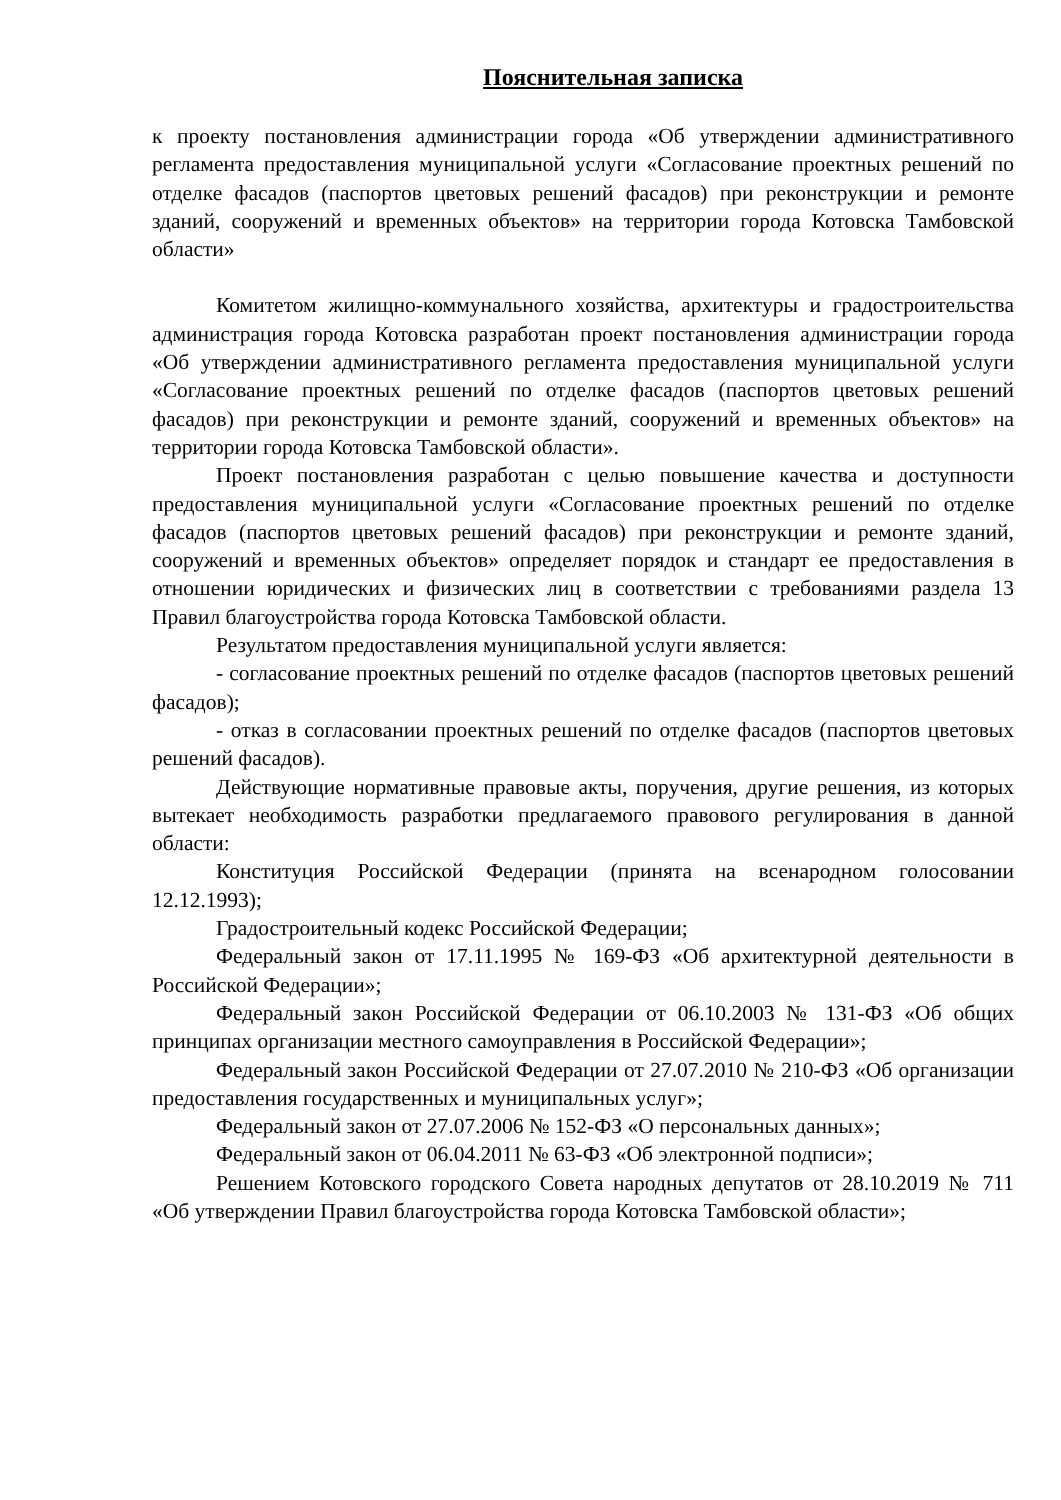Пояснительная записка
к проекту постановления администрации города «Об утверждении административного регламента предоставления муниципальной услуги «Согласование проектных решений по отделке фасадов (паспортов цветовых решений фасадов) при реконструкции и ремонте зданий, сооружений и временных объектов» на территории города Котовска Тамбовской области»
Комитетом жилищно-коммунального хозяйства, архитектуры и градостроительства администрация города Котовска разработан проект постановления администрации города «Об утверждении административного регламента предоставления муниципальной услуги «Согласование проектных решений по отделке фасадов (паспортов цветовых решений фасадов) при реконструкции и ремонте зданий, сооружений и временных объектов» на территории города Котовска Тамбовской области».
Проект постановления разработан с целью повышение качества и доступности предоставления муниципальной услуги «Согласование проектных решений по отделке фасадов (паспортов цветовых решений фасадов) при реконструкции и ремонте зданий, сооружений и временных объектов» определяет порядок и стандарт ее предоставления в отношении юридических и физических лиц в соответствии с требованиями раздела 13 Правил благоустройства города Котовска Тамбовской области.
Результатом предоставления муниципальной услуги является:
- согласование проектных решений по отделке фасадов (паспортов цветовых решений фасадов);
- отказ в согласовании проектных решений по отделке фасадов (паспортов цветовых решений фасадов).
Действующие нормативные правовые акты, поручения, другие решения, из которых вытекает необходимость разработки предлагаемого правового регулирования в данной области:
Конституция Российской Федерации (принята на всенародном голосовании 12.12.1993);
Градостроительный кодекс Российской Федерации;
Федеральный закон от 17.11.1995 № 169-ФЗ «Об архитектурной деятельности в Российской Федерации»;
Федеральный закон Российской Федерации от 06.10.2003 № 131-ФЗ «Об общих принципах организации местного самоуправления в Российской Федерации»;
Федеральный закон Российской Федерации от 27.07.2010 № 210-ФЗ «Об организации предоставления государственных и муниципальных услуг»;
Федеральный закон от 27.07.2006 № 152-ФЗ «О персональных данных»;
Федеральный закон от 06.04.2011 № 63-ФЗ «Об электронной подписи»;
Решением Котовского городского Совета народных депутатов от 28.10.2019 № 711 «Об утверждении Правил благоустройства города Котовска Тамбовской области»;